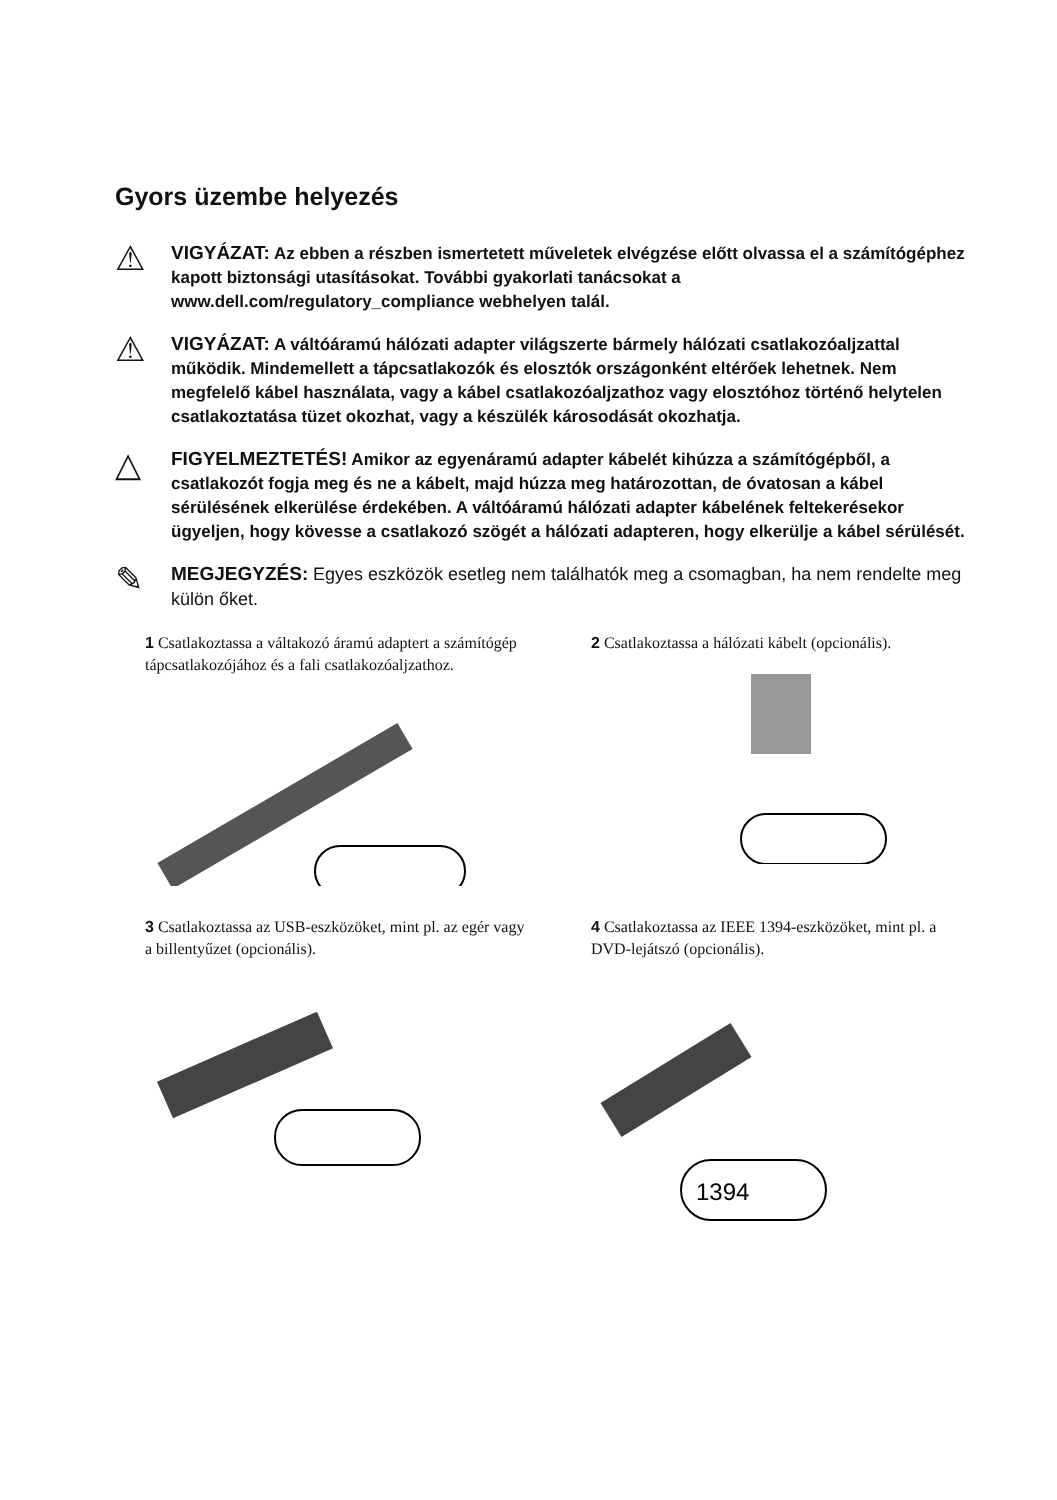Gyors üzembe helyezés
⚠
VIGYÁZAT: Az ebben a részben ismertetett műveletek elvégzése előtt olvassa el a számítógéphez kapott biztonsági utasításokat. További gyakorlati tanácsokat a www.dell.com/regulatory_compliance webhelyen talál.
⚠
VIGYÁZAT: A váltóáramú hálózati adapter világszerte bármely hálózati csatlakozóaljzattal működik. Mindemellett a tápcsatlakozók és elosztók országonként eltérőek lehetnek. Nem megfelelő kábel használata, vagy a kábel csatlakozóaljzathoz vagy elosztóhoz történő helytelen csatlakoztatása tüzet okozhat, vagy a készülék károsodását okozhatja.
△
FIGYELMEZTETÉS! Amikor az egyenáramú adapter kábelét kihúzza a számítógépből, a csatlakozót fogja meg és ne a kábelt, majd húzza meg határozottan, de óvatosan a kábel sérülésének elkerülése érdekében. A váltóáramú hálózati adapter kábelének feltekerésekor ügyeljen, hogy kövesse a csatlakozó szögét a hálózati adapteren, hogy elkerülje a kábel sérülését.
✎
MEGJEGYZÉS: Egyes eszközök esetleg nem találhatók meg a csomagban, ha nem rendelte meg külön őket.
1 Csatlakoztassa a váltakozó áramú adaptert a számítógép tápcsatlakozójához és a fali csatlakozóaljzathoz.
2 Csatlakoztassa a hálózati kábelt (opcionális).
3 Csatlakoztassa az USB-eszközöket, mint pl. az egér vagy a billentyűzet (opcionális).
4 Csatlakoztassa az IEEE 1394-eszközöket, mint pl. a DVD-lejátszó (opcionális).
1394